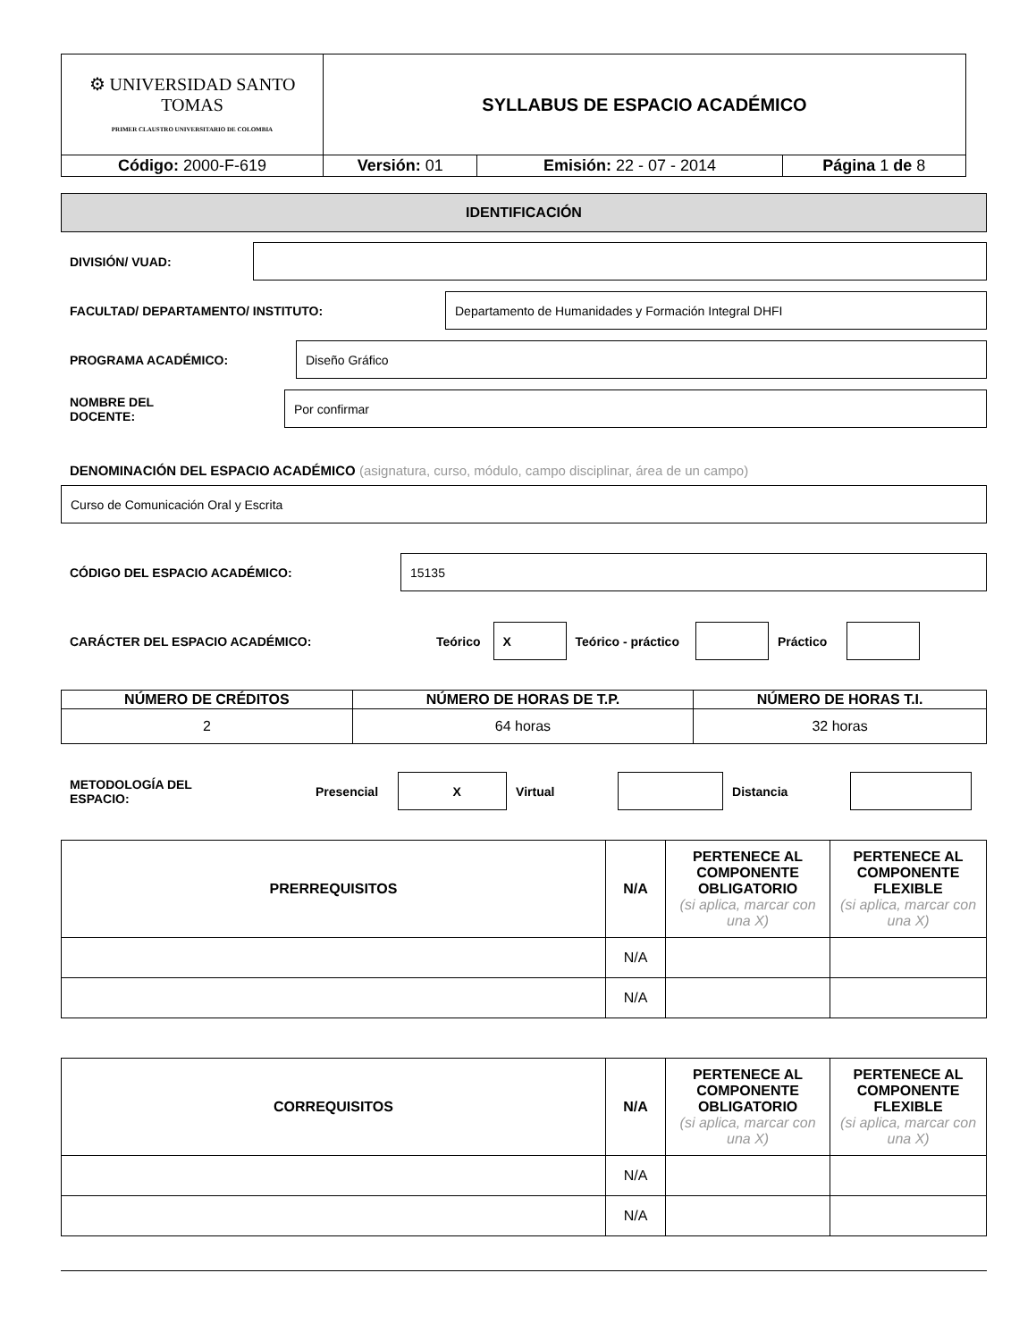| ⚙ UNIVERSIDAD SANTO TOMAS PRIMER CLAUSTRO UNIVERSITARIO DE COLOMBIA | SYLLABUS DE ESPACIO ACADÉMICO | | |
| Código: 2000-F-619 | Versión: 01 | Emisión: 22 - 07 - 2014 | Página 1 de 8 |
IDENTIFICACIÓN
DIVISIÓN/ VUAD:
FACULTAD/ DEPARTAMENTO/ INSTITUTO:
Departamento de Humanidades y Formación Integral DHFI
PROGRAMA ACADÉMICO:
Diseño Gráfico
NOMBRE DEL
DOCENTE:
Por confirmar
DENOMINACIÓN DEL ESPACIO ACADÉMICO (asignatura, curso, módulo, campo disciplinar, área de un campo)
Curso de Comunicación Oral y Escrita
CÓDIGO DEL ESPACIO ACADÉMICO:
15135
CARÁCTER DEL ESPACIO ACADÉMICO: Teórico
X
Teórico - práctico Práctico
| NÚMERO DE CRÉDITOS | NÚMERO DE HORAS DE T.P. | NÚMERO DE HORAS T.I. |
| --- | --- | --- |
| 2 | 64 horas | 32 horas |
METODOLOGÍA DEL
ESPACIO:
Presencial
X
Virtual Distancia
| PRERREQUISITOS | N/A | PERTENECE AL COMPONENTE OBLIGATORIO (si aplica, marcar con una X) | PERTENECE AL COMPONENTE FLEXIBLE (si aplica, marcar con una X) |
| --- | --- | --- | --- |
| | N/A | | |
| | N/A | | |
| CORREQUISITOS | N/A | PERTENECE AL COMPONENTE OBLIGATORIO (si aplica, marcar con una X) | PERTENECE AL COMPONENTE FLEXIBLE (si aplica, marcar con una X) |
| --- | --- | --- | --- |
| | N/A | | |
| | N/A | | |